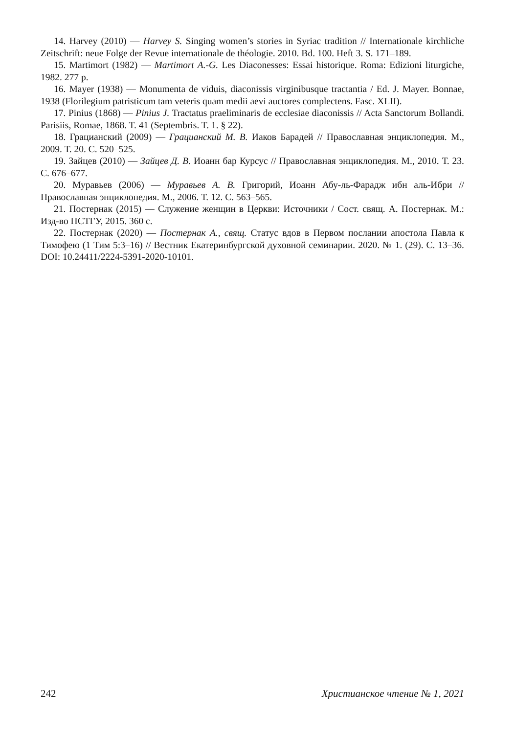14. Harvey (2010) — Harvey S. Singing women’s stories in Syriac tradition // Internationale kirchliche Zeitschrift: neue Folge der Revue internationale de théologie. 2010. Bd. 100. Heft 3. S. 171–189.
15. Martimort (1982) — Martimort A.-G. Les Diaconesses: Essai historique. Roma: Edizioni liturgiche, 1982. 277 p.
16. Mayer (1938) — Monumenta de viduis, diaconissis virginibusque tractantia / Ed. J. Mayer. Bonnae, 1938 (Florilegium patristicum tam veteris quam medii aevi auctores complectens. Fasc. XLII).
17. Pinius (1868) — Pinius J. Tractatus praeliminaris de ecclesiae diaconissis // Acta Sanctorum Bollandi. Parisiis, Romae, 1868. T. 41 (Septembris. T. 1. § 22).
18. Грацианский (2009) — Грацианский М. В. Иаков Барадей // Православная энциклопедия. М., 2009. Т. 20. С. 520–525.
19. Зайцев (2010) — Зайцев Д. В. Иоанн бар Курсус // Православная энциклопедия. М., 2010. Т. 23. С. 676–677.
20. Муравьев (2006) — Муравьев А. В. Григорий, Иоанн Абу-ль-Фарадж ибн аль-Ибри // Православная энциклопедия. М., 2006. Т. 12. С. 563–565.
21. Постернак (2015) — Служение женщин в Церкви: Источники / Сост. свящ. А. Постернак. М.: Изд-во ПСТГУ, 2015. 360 с.
22. Постернак (2020) — Постернак А., свящ. Статус вдов в Первом послании апостола Павла к Тимофею (1 Тим 5:3–16) // Вестник Екатеринбургской духовной семинарии. 2020. № 1. (29). С. 13–36. DOI: 10.24411/2224-5391-2020-10101.
242 Христианское чтение № 1, 2021